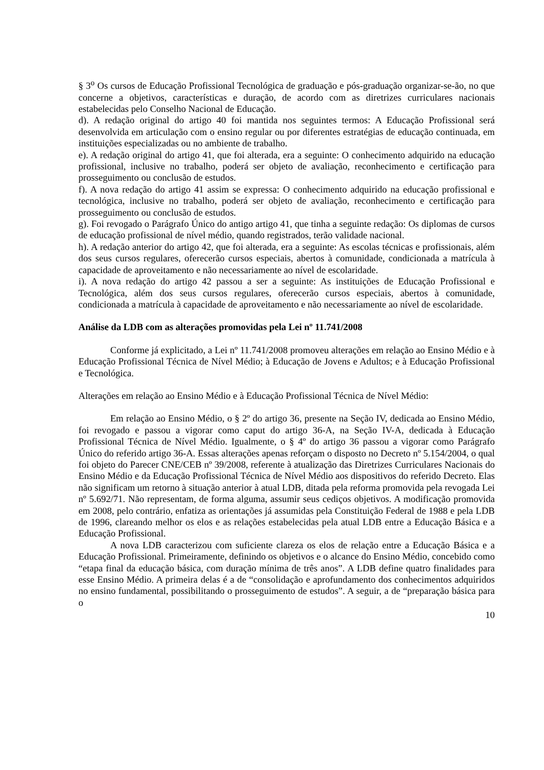§ 3<sup>o</sup> Os cursos de Educação Profissional Tecnológica de graduação e pós-graduação organizar-se-ão, no que concerne a objetivos, características e duração, de acordo com as diretrizes curriculares nacionais estabelecidas pelo Conselho Nacional de Educação.
d). A redação original do artigo 40 foi mantida nos seguintes termos: A Educação Profissional será desenvolvida em articulação com o ensino regular ou por diferentes estratégias de educação continuada, em instituições especializadas ou no ambiente de trabalho.
e). A redação original do artigo 41, que foi alterada, era a seguinte: O conhecimento adquirido na educação profissional, inclusive no trabalho, poderá ser objeto de avaliação, reconhecimento e certificação para prosseguimento ou conclusão de estudos.
f). A nova redação do artigo 41 assim se expressa: O conhecimento adquirido na educação profissional e tecnológica, inclusive no trabalho, poderá ser objeto de avaliação, reconhecimento e certificação para prosseguimento ou conclusão de estudos.
g). Foi revogado o Parágrafo Único do antigo artigo 41, que tinha a seguinte redação: Os diplomas de cursos de educação profissional de nível médio, quando registrados, terão validade nacional.
h). A redação anterior do artigo 42, que foi alterada, era a seguinte: As escolas técnicas e profissionais, além dos seus cursos regulares, oferecerão cursos especiais, abertos à comunidade, condicionada a matrícula à capacidade de aproveitamento e não necessariamente ao nível de escolaridade.
i). A nova redação do artigo 42 passou a ser a seguinte: As instituições de Educação Profissional e Tecnológica, além dos seus cursos regulares, oferecerão cursos especiais, abertos à comunidade, condicionada a matrícula à capacidade de aproveitamento e não necessariamente ao nível de escolaridade.
Análise da LDB com as alterações promovidas pela Lei nº 11.741/2008
Conforme já explicitado, a Lei nº 11.741/2008 promoveu alterações em relação ao Ensino Médio e à Educação Profissional Técnica de Nível Médio; à Educação de Jovens e Adultos; e à Educação Profissional e Tecnológica.
Alterações em relação ao Ensino Médio e à Educação Profissional Técnica de Nível Médio:
Em relação ao Ensino Médio, o § 2º do artigo 36, presente na Seção IV, dedicada ao Ensino Médio, foi revogado e passou a vigorar como caput do artigo 36-A, na Seção IV-A, dedicada à Educação Profissional Técnica de Nível Médio. Igualmente, o § 4º do artigo 36 passou a vigorar como Parágrafo Único do referido artigo 36-A. Essas alterações apenas reforçam o disposto no Decreto nº 5.154/2004, o qual foi objeto do Parecer CNE/CEB nº 39/2008, referente à atualização das Diretrizes Curriculares Nacionais do Ensino Médio e da Educação Profissional Técnica de Nível Médio aos dispositivos do referido Decreto. Elas não significam um retorno à situação anterior à atual LDB, ditada pela reforma promovida pela revogada Lei nº 5.692/71. Não representam, de forma alguma, assumir seus cediços objetivos. A modificação promovida em 2008, pelo contrário, enfatiza as orientações já assumidas pela Constituição Federal de 1988 e pela LDB de 1996, clareando melhor os elos e as relações estabelecidas pela atual LDB entre a Educação Básica e a Educação Profissional.
A nova LDB caracterizou com suficiente clareza os elos de relação entre a Educação Básica e a Educação Profissional. Primeiramente, definindo os objetivos e o alcance do Ensino Médio, concebido como “etapa final da educação básica, com duração mínima de três anos”. A LDB define quatro finalidades para esse Ensino Médio. A primeira delas é a de “consolidação e aprofundamento dos conhecimentos adquiridos no ensino fundamental, possibilitando o prosseguimento de estudos”. A seguir, a de “preparação básica para o
10